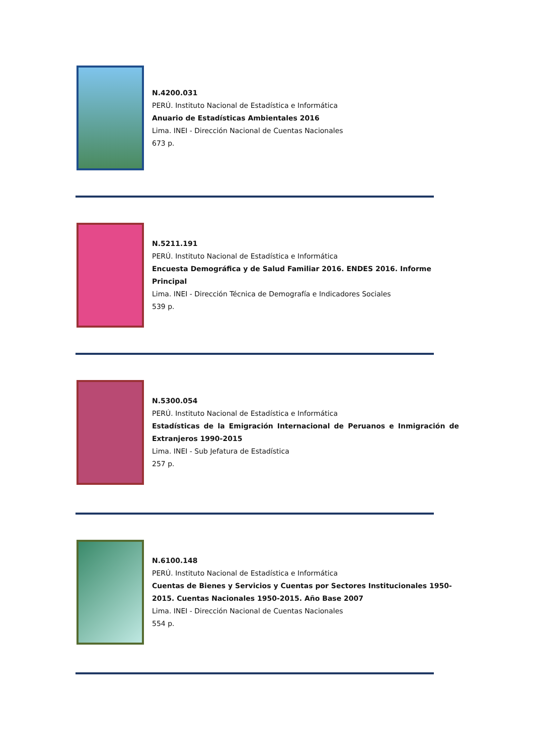N.4200.031
PERÚ. Instituto Nacional de Estadística e Informática
Anuario de Estadísticas Ambientales 2016
Lima. INEI - Dirección Nacional de Cuentas Nacionales
673 p.
N.5211.191
PERÚ. Instituto Nacional de Estadística e Informática
Encuesta Demográfica y de Salud Familiar 2016. ENDES 2016. Informe Principal
Lima. INEI - Dirección Técnica de Demografía e Indicadores Sociales
539 p.
N.5300.054
PERÚ. Instituto Nacional de Estadística e Informática
Estadísticas de la Emigración Internacional de Peruanos e Inmigración de Extranjeros 1990-2015
Lima. INEI - Sub Jefatura de Estadística
257 p.
N.6100.148
PERÚ. Instituto Nacional de Estadística e Informática
Cuentas de Bienes y Servicios y Cuentas por Sectores Institucionales 1950-2015. Cuentas Nacionales 1950-2015. Año Base 2007
Lima. INEI - Dirección Nacional de Cuentas Nacionales
554 p.